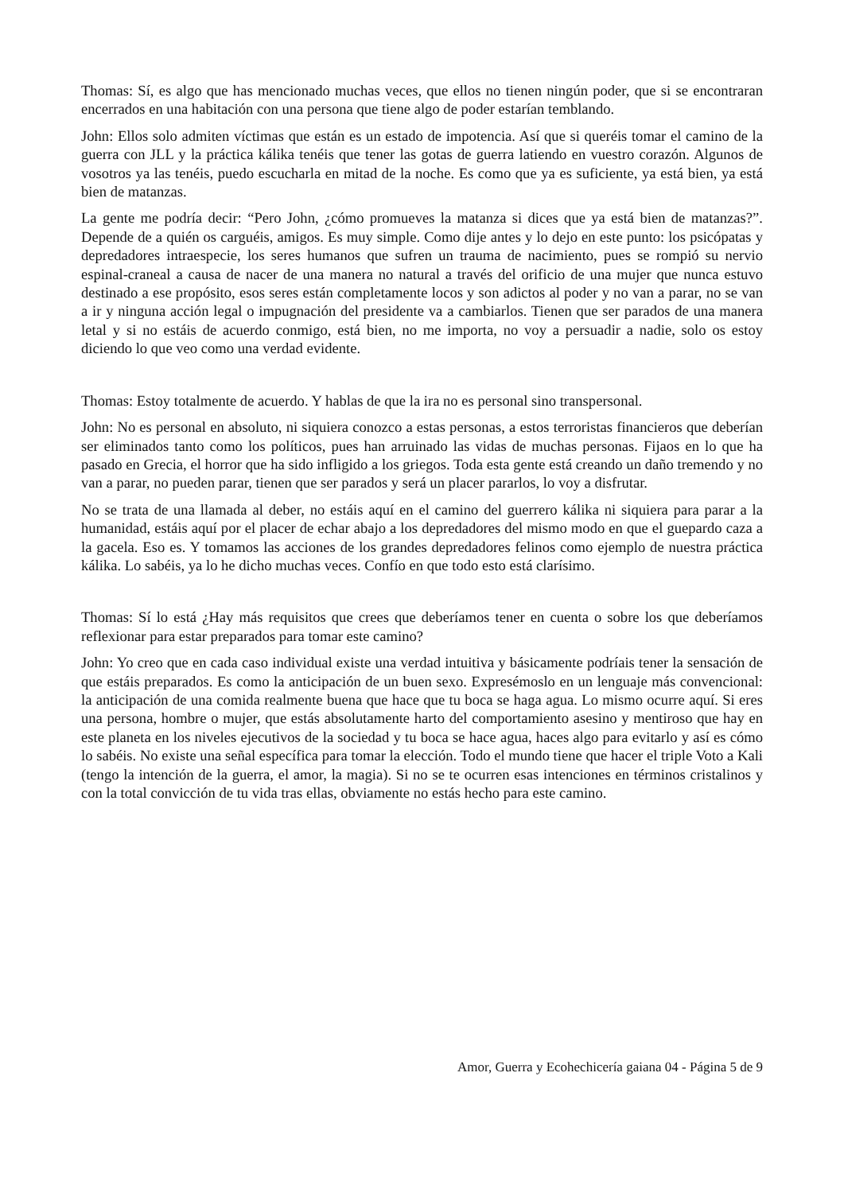Thomas: Sí, es algo que has mencionado muchas veces, que ellos no tienen ningún poder, que si se encontraran encerrados en una habitación con una persona que tiene algo de poder estarían temblando.
John: Ellos solo admiten víctimas que están es un estado de impotencia. Así que si queréis tomar el camino de la guerra con JLL y la práctica kálika tenéis que tener las gotas de guerra latiendo en vuestro corazón. Algunos de vosotros ya las tenéis, puedo escucharla en mitad de la noche. Es como que ya es suficiente, ya está bien, ya está bien de matanzas.
La gente me podría decir: “Pero John, ¿cómo promueves la matanza si dices que ya está bien de matanzas?”. Depende de a quién os carguéis, amigos. Es muy simple. Como dije antes y lo dejo en este punto: los psicópatas y depredadores intraespecie, los seres humanos que sufren un trauma de nacimiento, pues se rompió su nervio espinal-craneal a causa de nacer de una manera no natural a través del orificio de una mujer que nunca estuvo destinado a ese propósito, esos seres están completamente locos y son adictos al poder y no van a parar, no se van a ir y ninguna acción legal o impugnación del presidente va a cambiarlos. Tienen que ser parados de una manera letal y si no estáis de acuerdo conmigo, está bien, no me importa, no voy a persuadir a nadie, solo os estoy diciendo lo que veo como una verdad evidente.
Thomas: Estoy totalmente de acuerdo. Y hablas de que la ira no es personal sino transpersonal.
John: No es personal en absoluto, ni siquiera conozco a estas personas, a estos terroristas financieros que deberían ser eliminados tanto como los políticos, pues han arruinado las vidas de muchas personas. Fijaos en lo que ha pasado en Grecia, el horror que ha sido infligido a los griegos. Toda esta gente está creando un daño tremendo y no van a parar, no pueden parar, tienen que ser parados y será un placer pararlos, lo voy a disfrutar.
No se trata de una llamada al deber, no estáis aquí en el camino del guerrero kálika ni siquiera para parar a la humanidad, estáis aquí por el placer de echar abajo a los depredadores del mismo modo en que el guepardo caza a la gacela. Eso es. Y tomamos las acciones de los grandes depredadores felinos como ejemplo de nuestra práctica kálika. Lo sabéis, ya lo he dicho muchas veces. Confío en que todo esto está clarísimo.
Thomas: Sí lo está ¿Hay más requisitos que crees que deberíamos tener en cuenta o sobre los que deberíamos reflexionar para estar preparados para tomar este camino?
John: Yo creo que en cada caso individual existe una verdad intuitiva y básicamente podríais tener la sensación de que estáis preparados. Es como la anticipación de un buen sexo. Expresémoslo en un lenguaje más convencional: la anticipación de una comida realmente buena que hace que tu boca se haga agua. Lo mismo ocurre aquí. Si eres una persona, hombre o mujer, que estás absolutamente harto del comportamiento asesino y mentiroso que hay en este planeta en los niveles ejecutivos de la sociedad y tu boca se hace agua, haces algo para evitarlo y así es cómo lo sabéis. No existe una señal específica para tomar la elección. Todo el mundo tiene que hacer el triple Voto a Kali (tengo la intención de la guerra, el amor, la magia). Si no se te ocurren esas intenciones en términos cristalinos y con la total convicción de tu vida tras ellas, obviamente no estás hecho para este camino.
Amor, Guerra y Ecohechicería gaiana 04 - Página 5 de 9